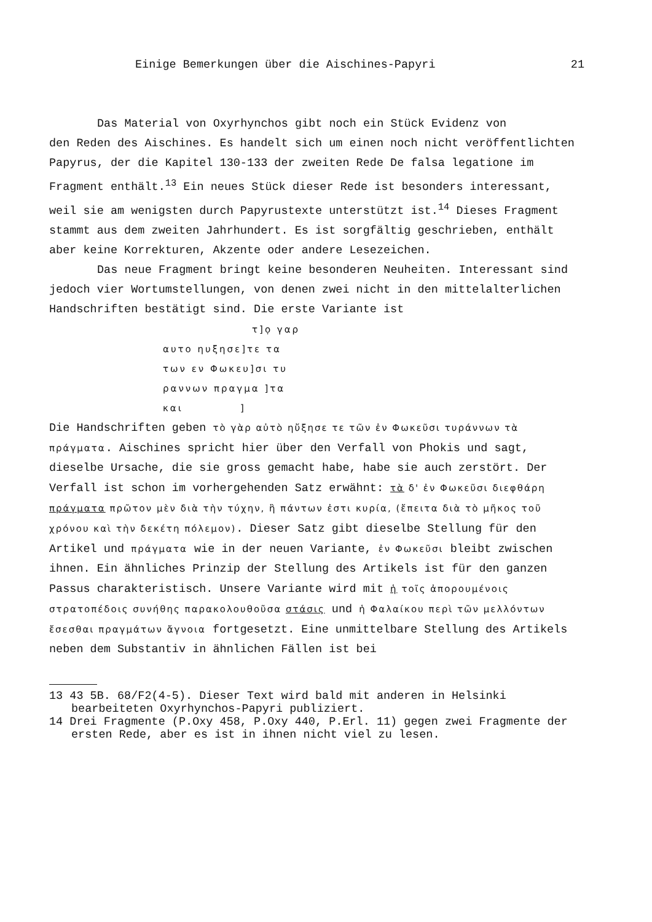Einige Bemerkungen über die Aischines-Papyri 21
Das Material von Oxyrhynchos gibt noch ein Stück Evidenz von
den Reden des Aischines. Es handelt sich um einen noch nicht veröffentlichten Papyrus, der die Kapitel 130-133 der zweiten Rede De falsa legatione im Fragment enthält.<sup>13</sup> Ein neues Stück dieser Rede ist besonders interessant, weil sie am wenigsten durch Papyrustexte unterstützt ist.<sup>14</sup> Dieses Fragment stammt aus dem zweiten Jahrhundert. Es ist sorgfältig geschrieben, enthält aber keine Korrekturen, Akzente oder andere Lesezeichen.
Das neue Fragment bringt keine besonderen Neuheiten. Interessant sind jedoch vier Wortumstellungen, von denen zwei nicht in den mittelalterlichen Handschriften bestätigt sind. Die erste Variante ist
τ]ọ γαρ
αυτο ηυξησε]τε τα
των εν Φωκευ]σι τυ
ραννων πραγμα ]τα
και ]
Die Handschriften geben τὸ γὰρ αὐτὸ ηὔξησε τε τῶν ἐν Φωκεῦσι τυράννων τὰ πράγματα. Aischines spricht hier über den Verfall von Phokis und sagt, dieselbe Ursache, die sie gross gemacht habe, habe sie auch zerstört. Der Verfall ist schon im vorhergehenden Satz erwähnt: τὰ δ' ἐν Φωκεῦσι διεφθάρη πράγματα πρῶτον μὲν διὰ τὴν τύχην, ἣ πάντων ἐστι κυρία, (ἔπειτα διὰ τὸ μῆκος τοῦ χρόνου καὶ τὴν δεκέτη πόλεμον). Dieser Satz gibt dieselbe Stellung für den Artikel und πράγματα wie in der neuen Variante, ἐν Φωκεῦσι bleibt zwischen ihnen. Ein ähnliches Prinzip der Stellung des Artikels ist für den ganzen Passus charakteristisch. Unsere Variante wird mit ἡ τοῖς ἀπορουμένοις στρατοπέδοις συνήθης παρακολουθοῦσα στάσις und ἡ Φαλαίκου περὶ τῶν μελλόντων ἔσεσθαι πραγμάτων ἄγνοια fortgesetzt. Eine unmittelbare Stellung des Artikels neben dem Substantiv in ähnlichen Fällen ist bei
13 43 5B. 68/F2(4-5). Dieser Text wird bald mit anderen in Helsinki bearbeiteten Oxyrhynchos-Papyri publiziert.
14 Drei Fragmente (P.Oxy 458, P.Oxy 440, P.Erl. 11) gegen zwei Fragmente der ersten Rede, aber es ist in ihnen nicht viel zu lesen.